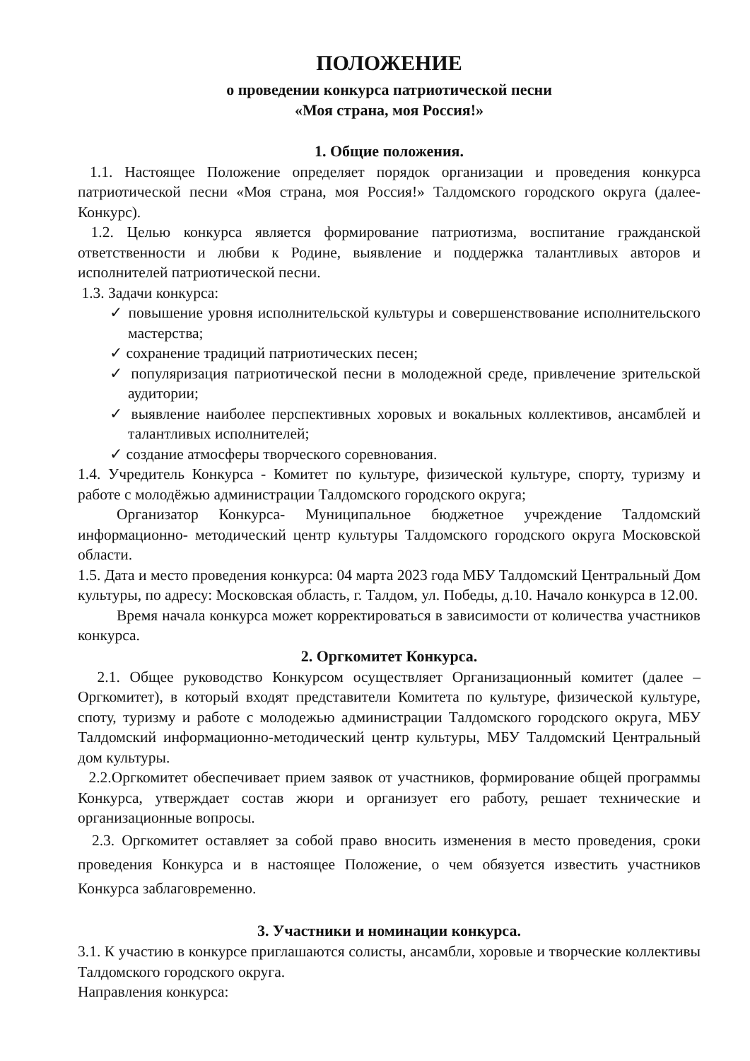ПОЛОЖЕНИЕ
о проведении конкурса патриотической песни
«Моя страна, моя Россия!»
1. Общие положения.
1.1. Настоящее Положение определяет порядок организации и проведения конкурса патриотической песни «Моя страна, моя Россия!» Талдомского городского округа (далее- Конкурс).
1.2. Целью конкурса является формирование патриотизма, воспитание гражданской ответственности и любви к Родине, выявление и поддержка талантливых авторов и исполнителей патриотической песни.
1.3. Задачи конкурса:
✓ повышение уровня исполнительской культуры и совершенствование исполнительского мастерства;
✓ сохранение традиций патриотических песен;
✓ популяризация патриотической песни в молодежной среде, привлечение зрительской аудитории;
✓ выявление наиболее перспективных хоровых и вокальных коллективов, ансамблей и талантливых исполнителей;
✓ создание атмосферы творческого соревнования.
1.4. Учредитель Конкурса - Комитет по культуре, физической культуре, спорту, туризму и работе с молодёжью администрации Талдомского городского округа;
Организатор Конкурса- Муниципальное бюджетное учреждение Талдомский информационно- методический центр культуры Талдомского городского округа Московской области.
1.5. Дата и место проведения конкурса: 04 марта 2023 года МБУ Талдомский Центральный Дом культуры, по адресу: Московская область, г. Талдом, ул. Победы, д.10. Начало конкурса в 12.00.
Время начала конкурса может корректироваться в зависимости от количества участников конкурса.
2. Оргкомитет Конкурса.
2.1. Общее руководство Конкурсом осуществляет Организационный комитет (далее – Оргкомитет), в который входят представители Комитета по культуре, физической культуре, споту, туризму и работе с молодежью администрации Талдомского городского округа, МБУ Талдомский информационно-методический центр культуры, МБУ Талдомский Центральный дом культуры.
2.2.Оргкомитет обеспечивает прием заявок от участников, формирование общей программы Конкурса, утверждает состав жюри и организует его работу, решает технические и организационные вопросы.
2.3. Оргкомитет оставляет за собой право вносить изменения в место проведения, сроки проведения Конкурса и в настоящее Положение, о чем обязуется известить участников Конкурса заблаговременно.
3. Участники и номинации конкурса.
3.1. К участию в конкурсе приглашаются солисты, ансамбли, хоровые и творческие коллективы Талдомского городского округа.
Направления конкурса: